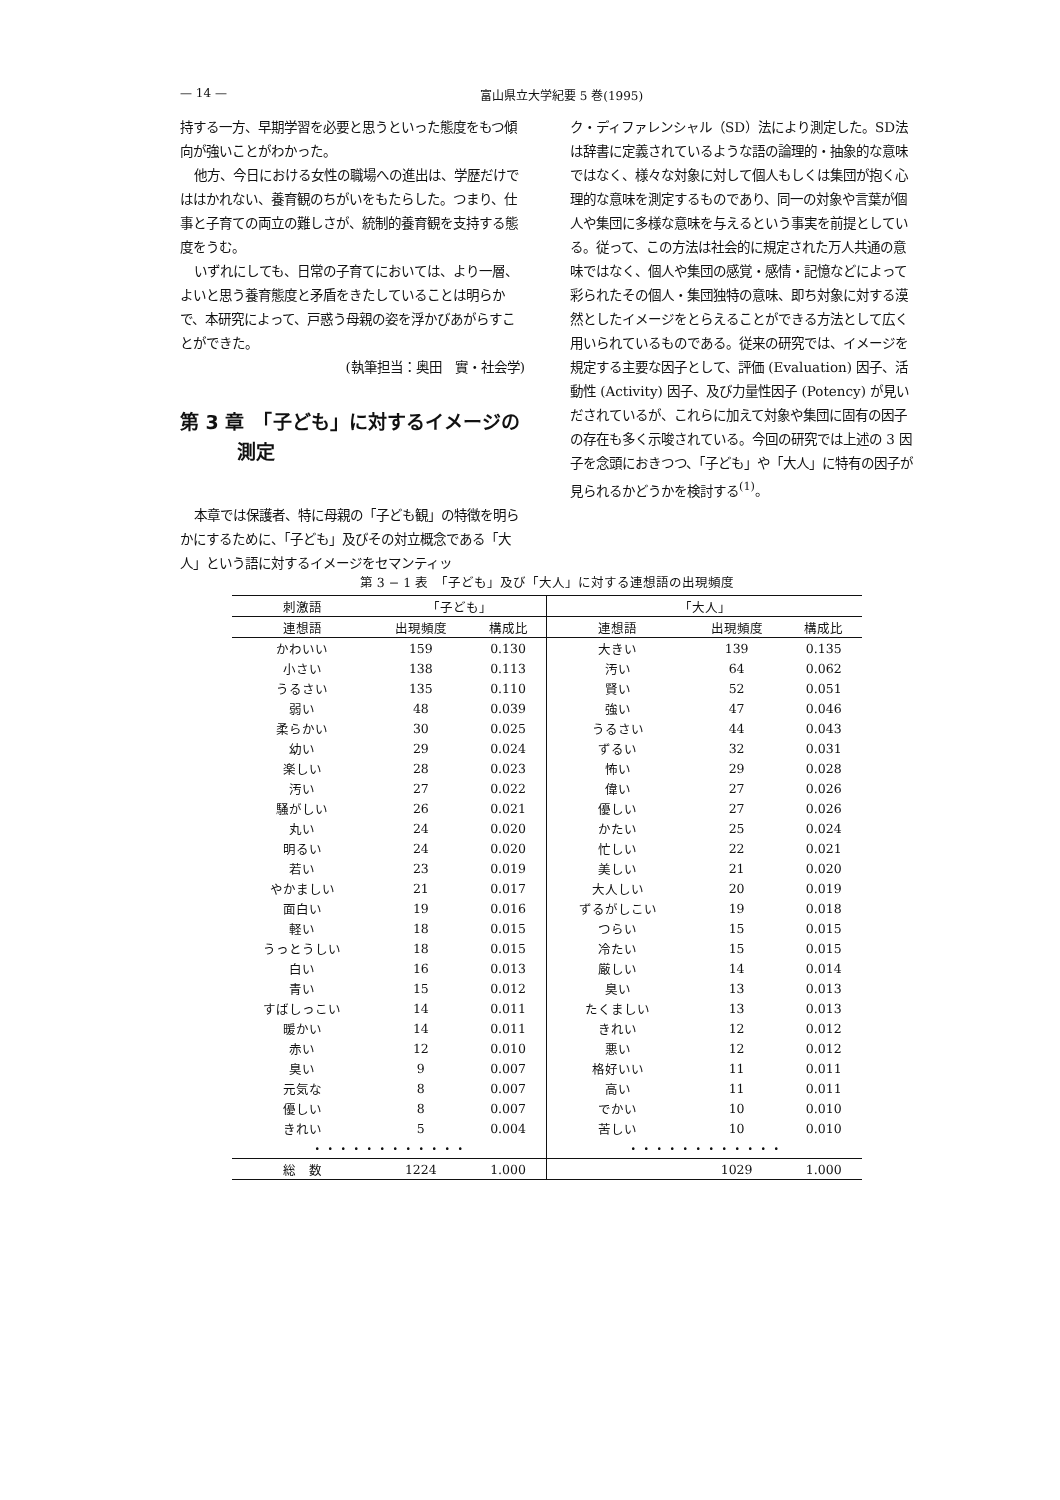— 14 — 富山県立大学紀要 5 巻(1995)
持する一方、早期学習を必要と思うといった態度をもつ傾向が強いことがわかった。
他方、今日における女性の職場への進出は、学歴だけでははかれない、養育観のちがいをもたらした。つまり、仕事と子育ての両立の難しさが、統制的養育観を支持する態度をうむ。
いずれにしても、日常の子育てにおいては、より一層、よいと思う養育態度と矛盾をきたしていることは明らかで、本研究によって、戸惑う母親の姿を浮かびあがらすことができた。
(執筆担当：奥田　實・社会学)
第 3 章　「子ども」に対するイメージの
　　　測定
本章では保護者、特に母親の「子ども観」の特徴を明らかにするために、「子ども」及びその対立概念である「大人」という語に対するイメージをセマンティッ
ク・ディファレンシャル（SD）法により測定した。SD法は辞書に定義されているような語の論理的・抽象的な意味ではなく、様々な対象に対して個人もしくは集団が抱く心理的な意味を測定するものであり、同一の対象や言葉が個人や集団に多様な意味を与えるという事実を前提としている。従って、この方法は社会的に規定された万人共通の意味ではなく、個人や集団の感覚・感情・記憶などによって彩られたその個人・集団独特の意味、即ち対象に対する漠然としたイメージをとらえることができる方法として広く用いられているものである。従来の研究では、イメージを規定する主要な因子として、評価 (Evaluation) 因子、活動性 (Activity) 因子、及び力量性因子 (Potency) が見いだされているが、これらに加えて対象や集団に固有の因子の存在も多く示唆されている。今回の研究では上述の 3 因子を念頭におきつつ、「子ども」や「大人」に特有の因子が見られるかどうかを検討する<sup>(1)</sup>。
第 3 − 1 表　「子ども」及び「大人」に対する連想語の出現頻度
| 刺激語 | 「子ども」 | | 「大人」 | | |
| --- | --- | --- | --- | --- | --- |
| 連想語 | 出現頻度 | 構成比 | 連想語 | 出現頻度 | 構成比 |
| かわいい | 159 | 0.130 | 大きい | 139 | 0.135 |
| 小さい | 138 | 0.113 | 汚い | 64 | 0.062 |
| うるさい | 135 | 0.110 | 賢い | 52 | 0.051 |
| 弱い | 48 | 0.039 | 強い | 47 | 0.046 |
| 柔らかい | 30 | 0.025 | うるさい | 44 | 0.043 |
| 幼い | 29 | 0.024 | ずるい | 32 | 0.031 |
| 楽しい | 28 | 0.023 | 怖い | 29 | 0.028 |
| 汚い | 27 | 0.022 | 偉い | 27 | 0.026 |
| 騒がしい | 26 | 0.021 | 優しい | 27 | 0.026 |
| 丸い | 24 | 0.020 | かたい | 25 | 0.024 |
| 明るい | 24 | 0.020 | 忙しい | 22 | 0.021 |
| 若い | 23 | 0.019 | 美しい | 21 | 0.020 |
| やかましい | 21 | 0.017 | 大人しい | 20 | 0.019 |
| 面白い | 19 | 0.016 | ずるがしこい | 19 | 0.018 |
| 軽い | 18 | 0.015 | つらい | 15 | 0.015 |
| うっとうしい | 18 | 0.015 | 冷たい | 15 | 0.015 |
| 白い | 16 | 0.013 | 厳しい | 14 | 0.014 |
| 青い | 15 | 0.012 | 臭い | 13 | 0.013 |
| すばしっこい | 14 | 0.011 | たくましい | 13 | 0.013 |
| 暖かい | 14 | 0.011 | きれい | 12 | 0.012 |
| 赤い | 12 | 0.010 | 悪い | 12 | 0.012 |
| 臭い | 9 | 0.007 | 格好いい | 11 | 0.011 |
| 元気な | 8 | 0.007 | 高い | 11 | 0.011 |
| 優しい | 8 | 0.007 | でかい | 10 | 0.010 |
| きれい | 5 | 0.004 | 苦しい | 10 | 0.010 |
| ・・・・・・・・・・・・ | | | ・・・・・・・・・・・・ | | |
| 総 数 | 1224 | 1.000 | | 1029 | 1.000 |